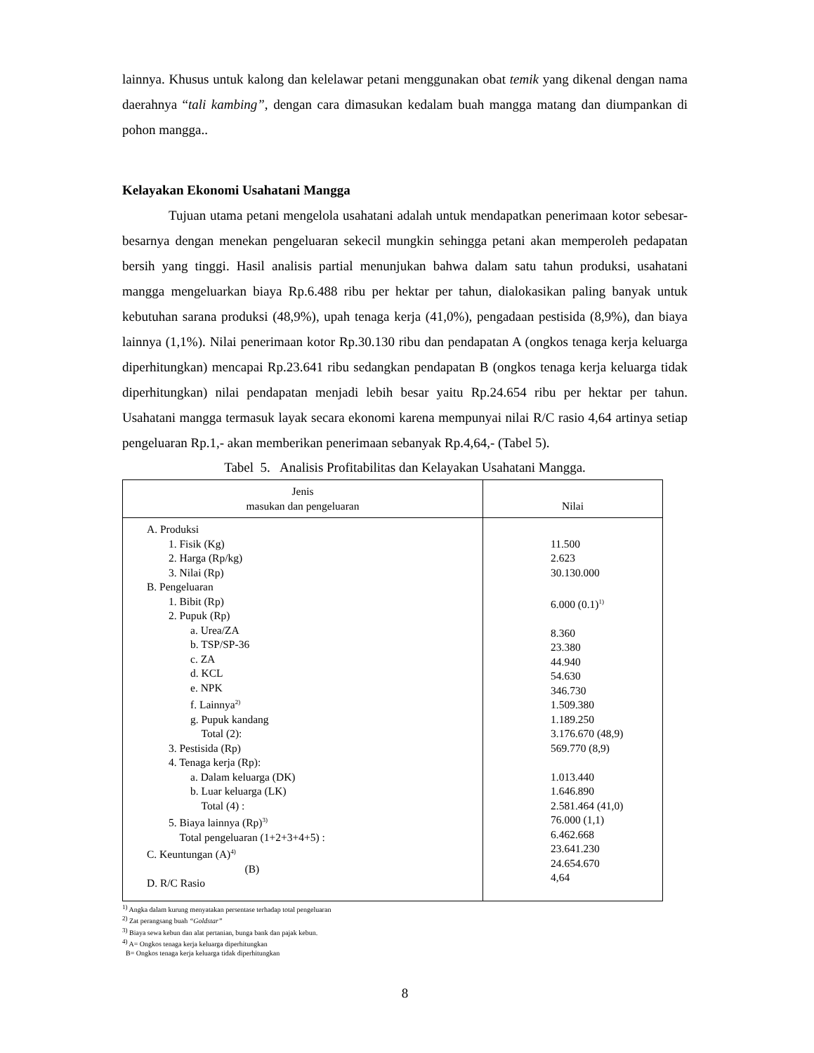lainnya. Khusus untuk kalong dan kelelawar petani menggunakan obat temik yang dikenal dengan nama daerahnya “tali kambing”, dengan cara dimasukan kedalam buah mangga matang dan diumpankan di pohon mangga..
Kelayakan Ekonomi Usahatani Mangga
Tujuan utama petani mengelola usahatani adalah untuk mendapatkan penerimaan kotor sebesar-besarnya dengan menekan pengeluaran sekecil mungkin sehingga petani akan memperoleh pedapatan bersih yang tinggi. Hasil analisis partial menunjukan bahwa dalam satu tahun produksi, usahatani mangga mengeluarkan biaya Rp.6.488 ribu per hektar per tahun, dialokasikan paling banyak untuk kebutuhan sarana produksi (48,9%), upah tenaga kerja (41,0%), pengadaan pestisida (8,9%), dan biaya lainnya (1,1%). Nilai penerimaan kotor Rp.30.130 ribu dan pendapatan A (ongkos tenaga kerja keluarga diperhitungkan) mencapai Rp.23.641 ribu sedangkan pendapatan B (ongkos tenaga kerja keluarga tidak diperhitungkan) nilai pendapatan menjadi lebih besar yaitu Rp.24.654 ribu per hektar per tahun. Usahatani mangga termasuk layak secara ekonomi karena mempunyai nilai R/C rasio 4,64 artinya setiap pengeluaran Rp.1,- akan memberikan penerimaan sebanyak Rp.4,64,- (Tabel 5).
Tabel 5. Analisis Profitabilitas dan Kelayakan Usahatani Mangga.
| Jenis masukan dan pengeluaran | Nilai |
| --- | --- |
| A. Produksi 1. Fisik (Kg) 2. Harga (Rp/kg) 3. Nilai (Rp) B. Pengeluaran 1. Bibit (Rp) 2. Pupuk (Rp) a. Urea/ZA b. TSP/SP-36 c. ZA d. KCL e. NPK f. Lainnya<sup>2)</sup> g. Pupuk kandang Total (2): 3. Pestisida (Rp) 4. Tenaga kerja (Rp): a. Dalam keluarga (DK) b. Luar keluarga (LK) Total (4) : 5. Biaya lainnya (Rp)<sup>3)</sup> Total pengeluaran (1+2+3+4+5) : C. Keuntungan (A)<sup>4)</sup> (B) D. R/C Rasio | 11.500 2.623 30.130.000 6.000 (0.1)<sup>1)</sup> 8.360 23.380 44.940 54.630 346.730 1.509.380 1.189.250 3.176.670 (48,9) 569.770 (8,9) 1.013.440 1.646.890 2.581.464 (41,0) 76.000 (1,1) 6.462.668 23.641.230 24.654.670 4,64 |
<sup>1)</sup> Angka dalam kurung menyatakan persentase terhadap total pengeluaran
<sup>2)</sup> Zat perangsang buah “Goldstar”
<sup>3)</sup> Biaya sewa kebun dan alat pertanian, bunga bank dan pajak kebun.
<sup>4)</sup> A= Ongkos tenaga kerja keluarga diperhitungkan
B= Ongkos tenaga kerja keluarga tidak diperhitungkan
8